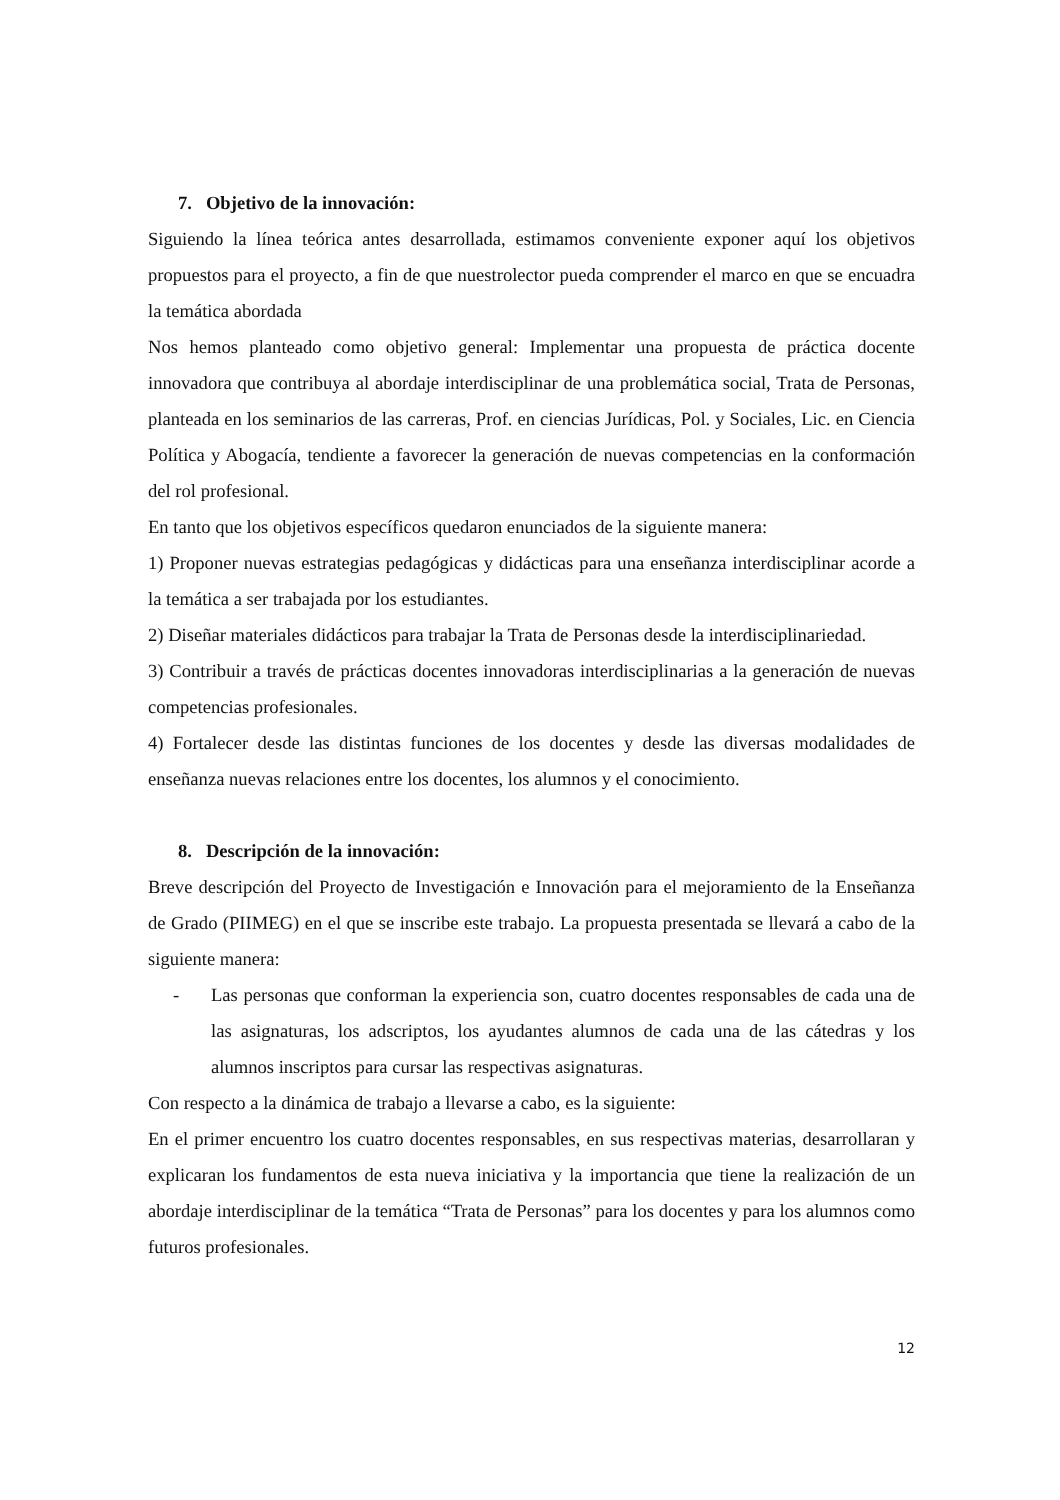7. Objetivo de la innovación:
Siguiendo la línea teórica antes desarrollada, estimamos conveniente exponer aquí los objetivos propuestos para el proyecto, a fin de que nuestrolector pueda comprender el marco en que se encuadra la temática abordada
Nos hemos planteado como objetivo general: Implementar una propuesta de práctica docente innovadora que contribuya al abordaje interdisciplinar de una problemática social, Trata de Personas, planteada en los seminarios de las carreras, Prof. en ciencias Jurídicas, Pol. y Sociales, Lic. en Ciencia Política y Abogacía, tendiente a favorecer la generación de nuevas competencias en la conformación del rol profesional.
En tanto que los objetivos específicos quedaron enunciados de la siguiente manera:
1) Proponer nuevas estrategias pedagógicas y didácticas para una enseñanza interdisciplinar acorde a la temática a ser trabajada por los estudiantes.
2) Diseñar materiales didácticos para trabajar la Trata de Personas desde la interdisciplinariedad.
3) Contribuir a través de prácticas docentes innovadoras interdisciplinarias a la generación de nuevas competencias profesionales.
4) Fortalecer desde las distintas funciones de los docentes y desde las diversas modalidades de enseñanza nuevas relaciones entre los docentes, los alumnos y el conocimiento.
8. Descripción de la innovación:
Breve descripción del Proyecto de Investigación e Innovación para el mejoramiento de la Enseñanza de Grado (PIIMEG) en el que se inscribe este trabajo. La propuesta presentada se llevará a cabo de la siguiente manera:
- Las personas que conforman la experiencia son, cuatro docentes responsables de cada una de las asignaturas, los adscriptos, los ayudantes alumnos de cada una de las cátedras y los alumnos inscriptos para cursar las respectivas asignaturas.
Con respecto a la dinámica de trabajo a llevarse a cabo, es la siguiente:
En el primer encuentro los cuatro docentes responsables, en sus respectivas materias, desarrollaran y explicaran los fundamentos de esta nueva iniciativa y la importancia que tiene la realización de un abordaje interdisciplinar de la temática “Trata de Personas” para los docentes y para los alumnos como futuros profesionales.
12